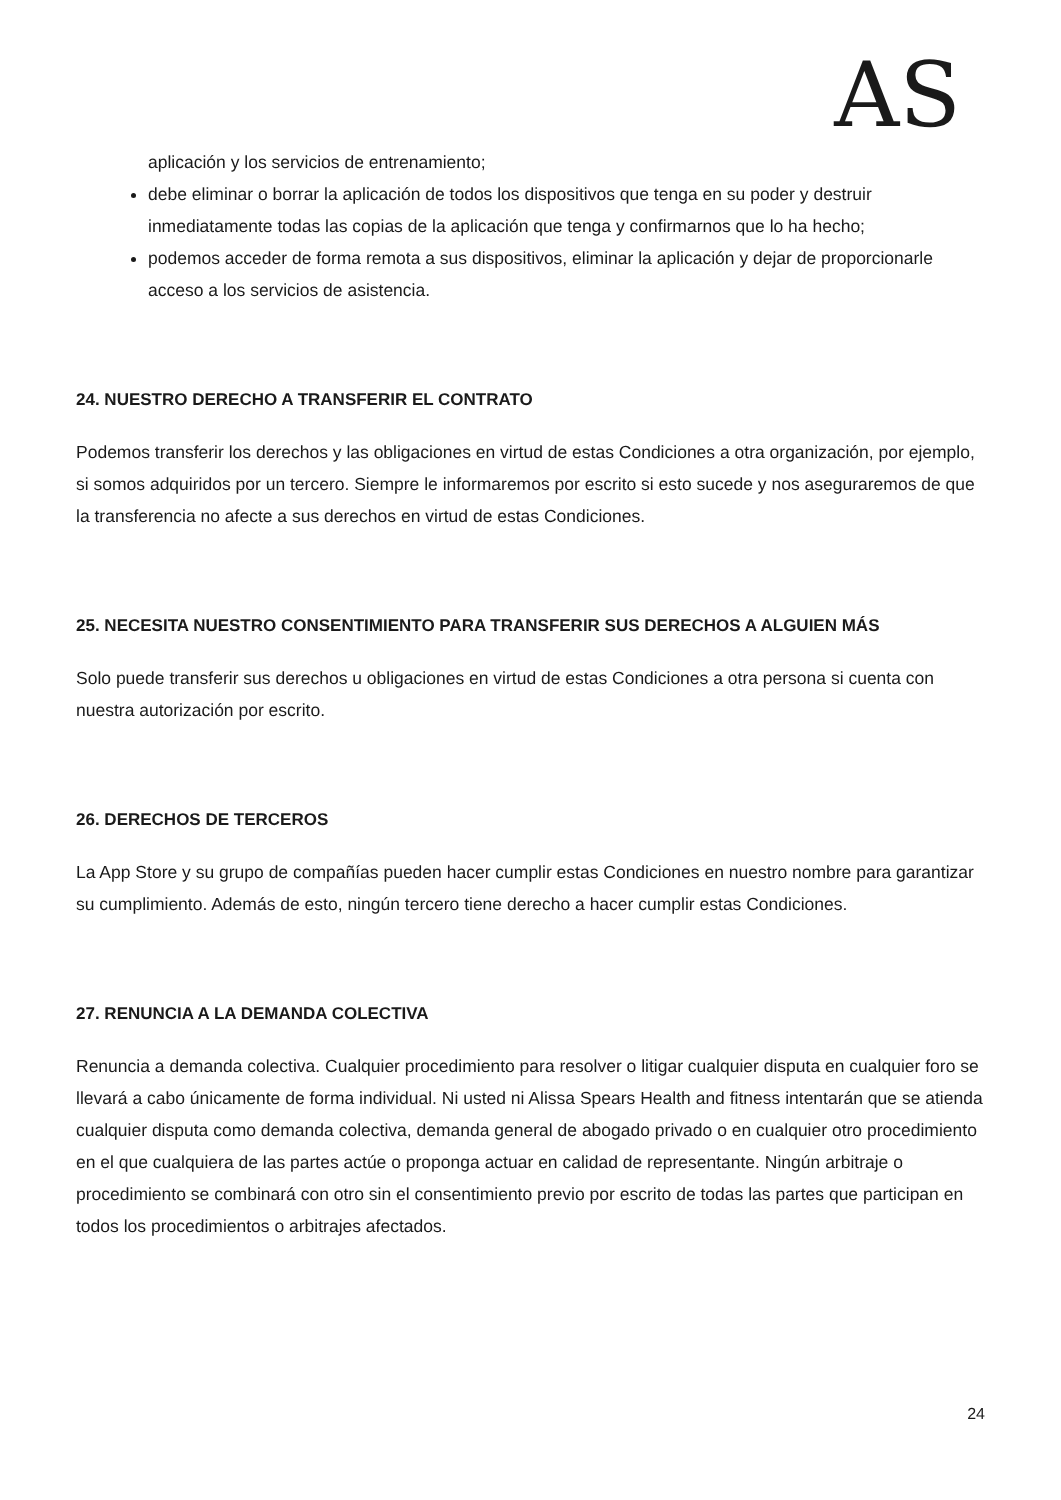AS
aplicación y los servicios de entrenamiento;
debe eliminar o borrar la aplicación de todos los dispositivos que tenga en su poder y destruir inmediatamente todas las copias de la aplicación que tenga y confirmarnos que lo ha hecho;
podemos acceder de forma remota a sus dispositivos, eliminar la aplicación y dejar de proporcionarle acceso a los servicios de asistencia.
24. NUESTRO DERECHO A TRANSFERIR EL CONTRATO
Podemos transferir los derechos y las obligaciones en virtud de estas Condiciones a otra organización, por ejemplo, si somos adquiridos por un tercero. Siempre le informaremos por escrito si esto sucede y nos aseguraremos de que la transferencia no afecte a sus derechos en virtud de estas Condiciones.
25. NECESITA NUESTRO CONSENTIMIENTO PARA TRANSFERIR SUS DERECHOS A ALGUIEN MÁS
Solo puede transferir sus derechos u obligaciones en virtud de estas Condiciones a otra persona si cuenta con nuestra autorización por escrito.
26. DERECHOS DE TERCEROS
La App Store y su grupo de compañías pueden hacer cumplir estas Condiciones en nuestro nombre para garantizar su cumplimiento. Además de esto, ningún tercero tiene derecho a hacer cumplir estas Condiciones.
27. RENUNCIA A LA DEMANDA COLECTIVA
Renuncia a demanda colectiva. Cualquier procedimiento para resolver o litigar cualquier disputa en cualquier foro se llevará a cabo únicamente de forma individual. Ni usted ni Alissa Spears Health and fitness intentarán que se atienda cualquier disputa como demanda colectiva, demanda general de abogado privado o en cualquier otro procedimiento en el que cualquiera de las partes actúe o proponga actuar en calidad de representante. Ningún arbitraje o procedimiento se combinará con otro sin el consentimiento previo por escrito de todas las partes que participan en todos los procedimientos o arbitrajes afectados.
24